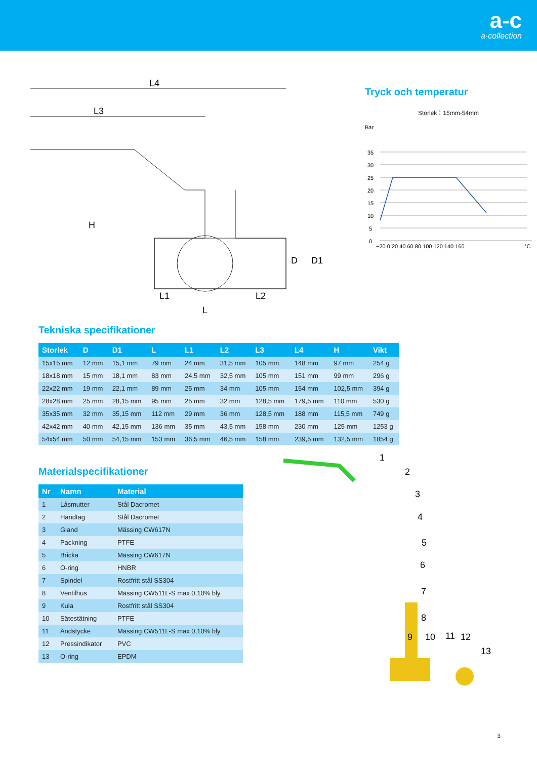a-c
a·collection
L4
L3
H
D
D1
L1
L2
L
Tryck och temperatur
Storlek：15mm-54mm
Bar
35
30
25
20
15
10
5
0
−20 0 20 40 60 80 100 120 140 160
°C
Tekniska specifikationer
| Storlek | D | D1 | L | L1 | L2 | L3 | L4 | H | Vikt |
| --- | --- | --- | --- | --- | --- | --- | --- | --- | --- |
| 15x15 mm | 12 mm | 15,1 mm | 79 mm | 24 mm | 31,5 mm | 105 mm | 148 mm | 97 mm | 254 g |
| 18x18 mm | 15 mm | 18,1 mm | 83 mm | 24,5 mm | 32,5 mm | 105 mm | 151 mm | 99 mm | 296 g |
| 22x22 mm | 19 mm | 22,1 mm | 89 mm | 25 mm | 34 mm | 105 mm | 154 mm | 102,5 mm | 394 g |
| 28x28 mm | 25 mm | 28,15 mm | 95 mm | 25 mm | 32 mm | 128,5 mm | 179,5 mm | 110 mm | 530 g |
| 35x35 mm | 32 mm | 35,15 mm | 112 mm | 29 mm | 36 mm | 128,5 mm | 188 mm | 115,5 mm | 749 g |
| 42x42 mm | 40 mm | 42,15 mm | 136 mm | 35 mm | 43,5 mm | 158 mm | 230 mm | 125 mm | 1253 g |
| 54x54 mm | 50 mm | 54,15 mm | 153 mm | 36,5 mm | 46,5 mm | 158 mm | 239,5 mm | 132,5 mm | 1854 g |
Materialspecifikationer
| Nr | Namn | Material |
| --- | --- | --- |
| 1 | Låsmutter | Stål Dacromet |
| 2 | Handtag | Stål Dacromet |
| 3 | Gland | Mässing CW617N |
| 4 | Packning | PTFE |
| 5 | Bricka | Mässing CW617N |
| 6 | O-ring | HNBR |
| 7 | Spindel | Rostfritt stål SS304 |
| 8 | Ventilhus | Mässing CW511L-S max 0,10% bly |
| 9 | Kula | Rostfritt stål SS304 |
| 10 | Sätestätning | PTFE |
| 11 | Ändstycke | Mässing CW511L-S max 0,10% bly |
| 12 | Pressindikator | PVC |
| 13 | O-ring | EPDM |
1
2
3
4
5
6
7
8
9
10
11
12
13
3